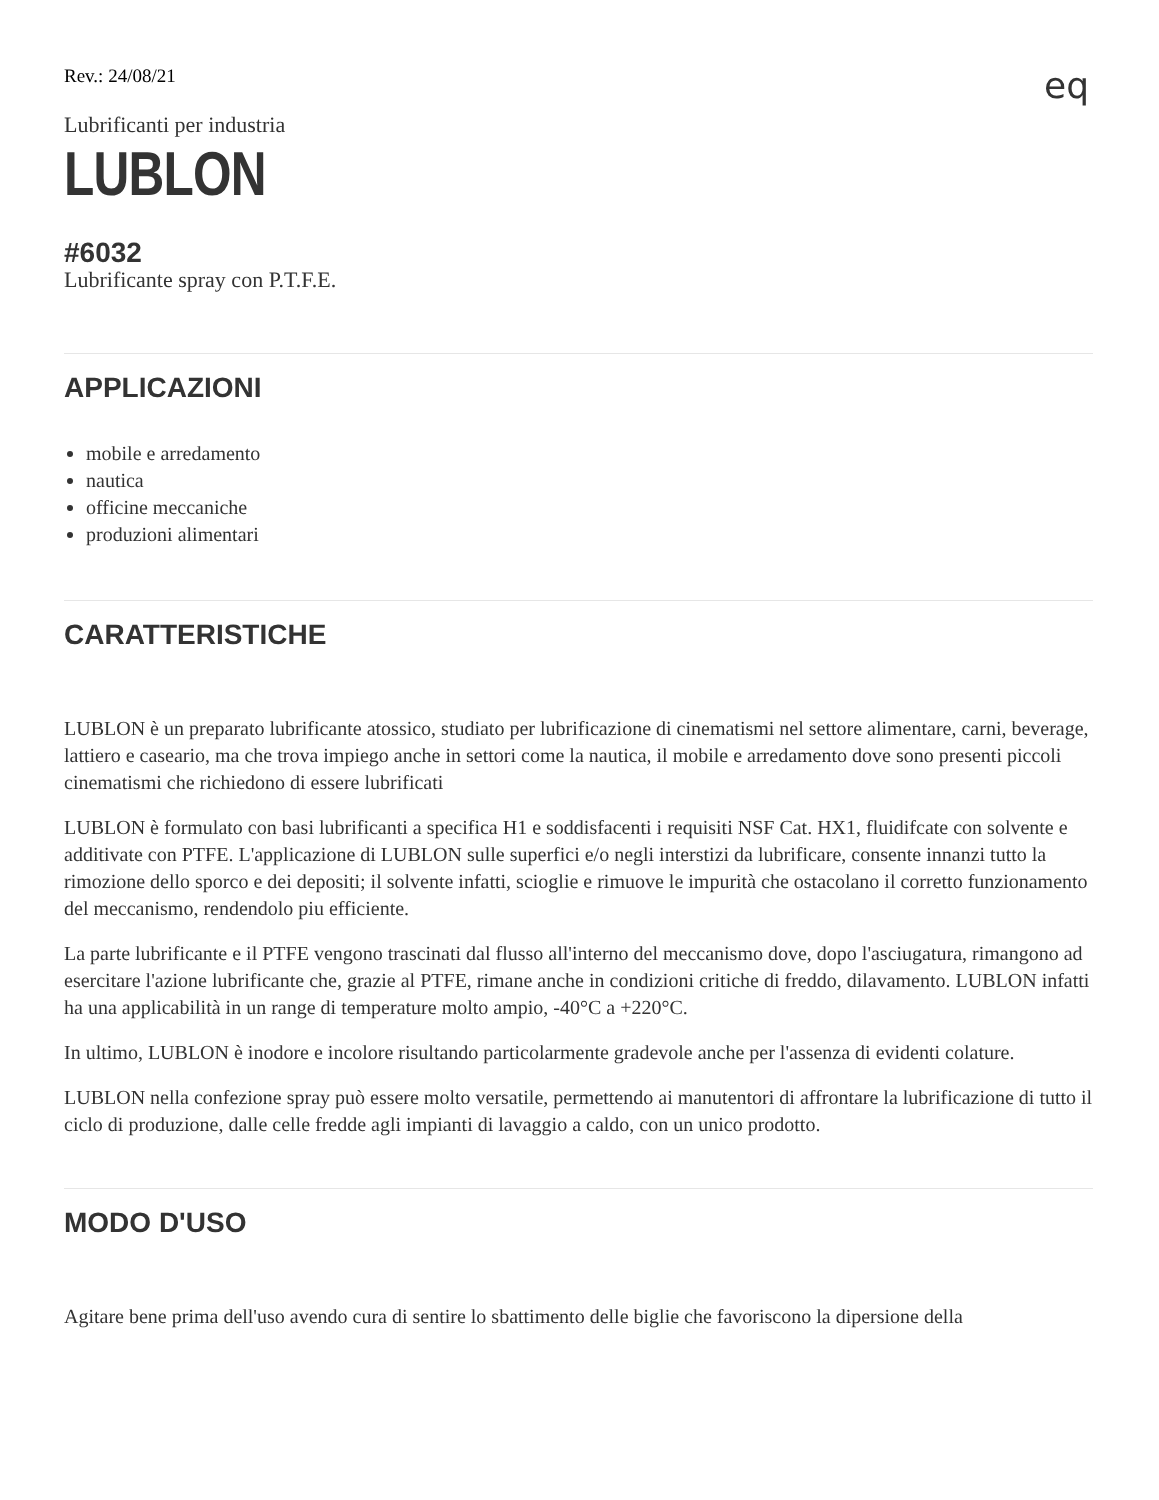eq
Rev.: 24/08/21
Lubrificanti per industria
LUBLON
#6032
Lubrificante spray con P.T.F.E.
APPLICAZIONI
mobile e arredamento
nautica
officine meccaniche
produzioni alimentari
CARATTERISTICHE
LUBLON è un preparato lubrificante atossico, studiato per lubrificazione di cinematismi nel settore alimentare, carni, beverage, lattiero e caseario, ma che trova impiego anche in settori come la nautica, il mobile e arredamento dove sono presenti piccoli cinematismi che richiedono di essere lubrificati
LUBLON è formulato con basi lubrificanti a specifica H1 e soddisfacenti i requisiti NSF Cat. HX1, fluidifcate con solvente e additivate con PTFE. L'applicazione di LUBLON sulle superfici e/o negli interstizi da lubrificare, consente innanzi tutto la rimozione dello sporco e dei depositi; il solvente infatti, scioglie e rimuove le impurità che ostacolano il corretto funzionamento del meccanismo, rendendolo piu efficiente.
La parte lubrificante e il PTFE vengono trascinati dal flusso all'interno del meccanismo dove, dopo l'asciugatura, rimangono ad esercitare l'azione lubrificante che, grazie al PTFE, rimane anche in condizioni critiche di freddo, dilavamento. LUBLON infatti ha una applicabilità in un range di temperature molto ampio, -40°C a +220°C.
In ultimo, LUBLON è inodore e incolore risultando particolarmente gradevole anche per l'assenza di evidenti colature.
LUBLON nella confezione spray può essere molto versatile, permettendo ai manutentori di affrontare la lubrificazione di tutto il ciclo di produzione, dalle celle fredde agli impianti di lavaggio a caldo, con un unico prodotto.
MODO D'USO
Agitare bene prima dell'uso avendo cura di sentire lo sbattimento delle biglie che favoriscono la dipersione della